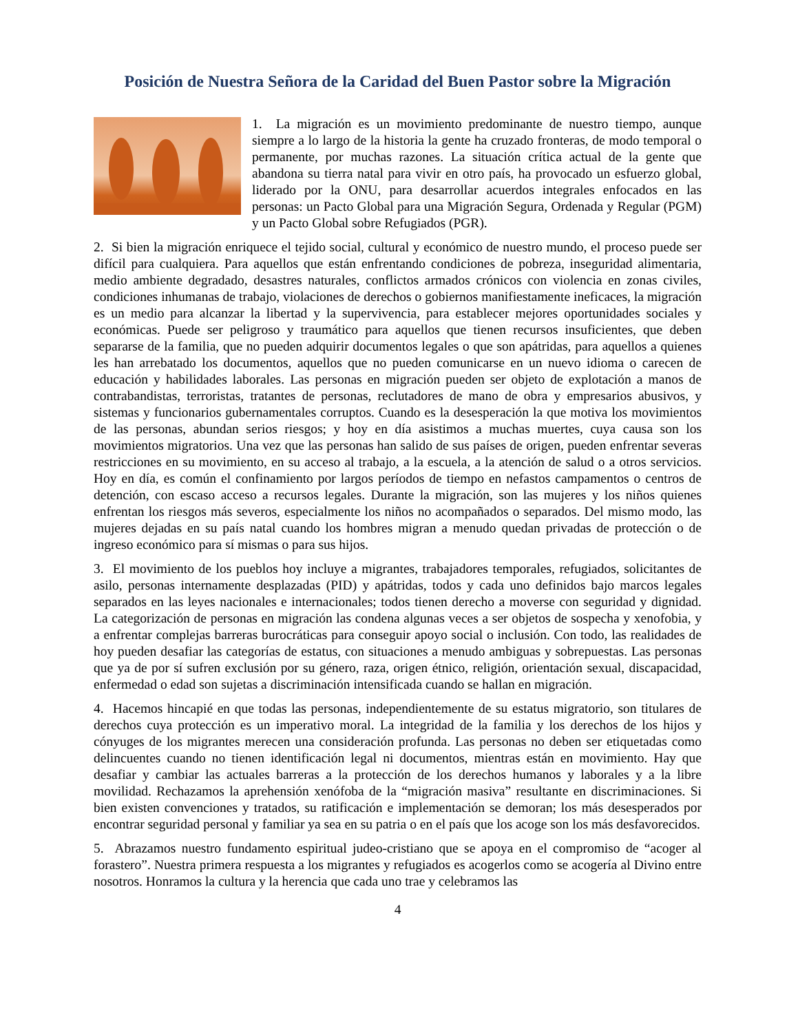Posición de Nuestra Señora de la Caridad del Buen Pastor sobre la Migración
1. La migración es un movimiento predominante de nuestro tiempo, aunque siempre a lo largo de la historia la gente ha cruzado fronteras, de modo temporal o permanente, por muchas razones. La situación crítica actual de la gente que abandona su tierra natal para vivir en otro país, ha provocado un esfuerzo global, liderado por la ONU, para desarrollar acuerdos integrales enfocados en las personas: un Pacto Global para una Migración Segura, Ordenada y Regular (PGM) y un Pacto Global sobre Refugiados (PGR).
2. Si bien la migración enriquece el tejido social, cultural y económico de nuestro mundo, el proceso puede ser difícil para cualquiera. Para aquellos que están enfrentando condiciones de pobreza, inseguridad alimentaria, medio ambiente degradado, desastres naturales, conflictos armados crónicos con violencia en zonas civiles, condiciones inhumanas de trabajo, violaciones de derechos o gobiernos manifiestamente ineficaces, la migración es un medio para alcanzar la libertad y la supervivencia, para establecer mejores oportunidades sociales y económicas. Puede ser peligroso y traumático para aquellos que tienen recursos insuficientes, que deben separarse de la familia, que no pueden adquirir documentos legales o que son apátridas, para aquellos a quienes les han arrebatado los documentos, aquellos que no pueden comunicarse en un nuevo idioma o carecen de educación y habilidades laborales. Las personas en migración pueden ser objeto de explotación a manos de contrabandistas, terroristas, tratantes de personas, reclutadores de mano de obra y empresarios abusivos, y sistemas y funcionarios gubernamentales corruptos. Cuando es la desesperación la que motiva los movimientos de las personas, abundan serios riesgos; y hoy en día asistimos a muchas muertes, cuya causa son los movimientos migratorios. Una vez que las personas han salido de sus países de origen, pueden enfrentar severas restricciones en su movimiento, en su acceso al trabajo, a la escuela, a la atención de salud o a otros servicios. Hoy en día, es común el confinamiento por largos períodos de tiempo en nefastos campamentos o centros de detención, con escaso acceso a recursos legales. Durante la migración, son las mujeres y los niños quienes enfrentan los riesgos más severos, especialmente los niños no acompañados o separados. Del mismo modo, las mujeres dejadas en su país natal cuando los hombres migran a menudo quedan privadas de protección o de ingreso económico para sí mismas o para sus hijos.
3. El movimiento de los pueblos hoy incluye a migrantes, trabajadores temporales, refugiados, solicitantes de asilo, personas internamente desplazadas (PID) y apátridas, todos y cada uno definidos bajo marcos legales separados en las leyes nacionales e internacionales; todos tienen derecho a moverse con seguridad y dignidad. La categorización de personas en migración las condena algunas veces a ser objetos de sospecha y xenofobia, y a enfrentar complejas barreras burocráticas para conseguir apoyo social o inclusión. Con todo, las realidades de hoy pueden desafiar las categorías de estatus, con situaciones a menudo ambiguas y sobrepuestas. Las personas que ya de por sí sufren exclusión por su género, raza, origen étnico, religión, orientación sexual, discapacidad, enfermedad o edad son sujetas a discriminación intensificada cuando se hallan en migración.
4. Hacemos hincapié en que todas las personas, independientemente de su estatus migratorio, son titulares de derechos cuya protección es un imperativo moral. La integridad de la familia y los derechos de los hijos y cónyuges de los migrantes merecen una consideración profunda. Las personas no deben ser etiquetadas como delincuentes cuando no tienen identificación legal ni documentos, mientras están en movimiento. Hay que desafiar y cambiar las actuales barreras a la protección de los derechos humanos y laborales y a la libre movilidad. Rechazamos la aprehensión xenófoba de la “migración masiva” resultante en discriminaciones. Si bien existen convenciones y tratados, su ratificación e implementación se demoran; los más desesperados por encontrar seguridad personal y familiar ya sea en su patria o en el país que los acoge son los más desfavorecidos.
5. Abrazamos nuestro fundamento espiritual judeo-cristiano que se apoya en el compromiso de “acoger al forastero”. Nuestra primera respuesta a los migrantes y refugiados es acogerlos como se acogería al Divino entre nosotros. Honramos la cultura y la herencia que cada uno trae y celebramos las
4